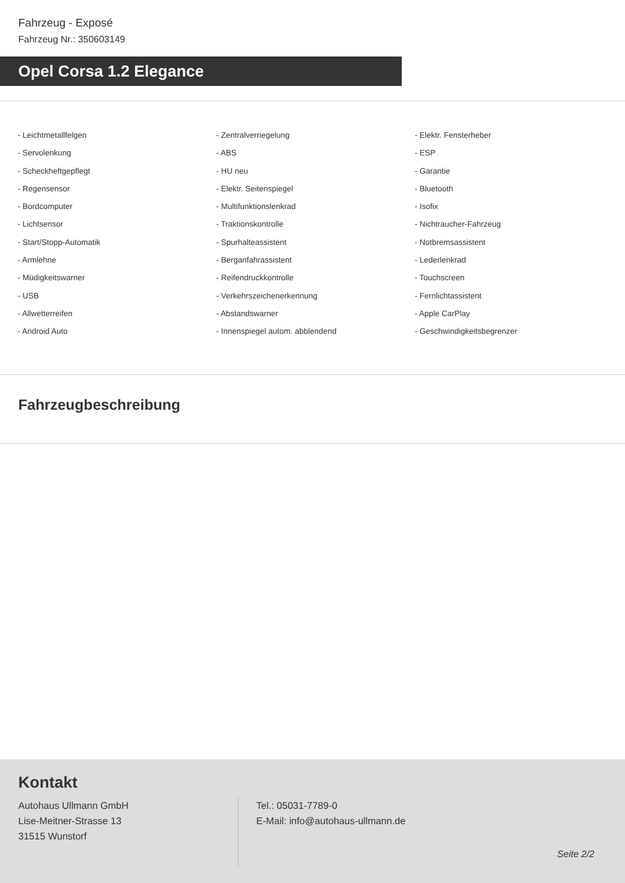Fahrzeug - Exposé
Fahrzeug Nr.: 350603149
Opel Corsa 1.2 Elegance
- Leichtmetallfelgen
- Servolenkung
- Scheckheftgepflegt
- Regensensor
- Bordcomputer
- Lichtsensor
- Start/Stopp-Automatik
- Armlehne
- Müdigkeitswarner
- USB
- Allwetterreifen
- Android Auto
- Zentralverriegelung
- ABS
- HU neu
- Elektr. Seitenspiegel
- Multifunktionslenkrad
- Traktionskontrolle
- Spurhalteassistent
- Berganfahrassistent
- Reifendruckkontrolle
- Verkehrszeichenerkennung
- Abstandswarner
- Innenspiegel autom. abblendend
- Elektr. Fensterheber
- ESP
- Garantie
- Bluetooth
- Isofix
- Nichtraucher-Fahrzeug
- Notbremsassistent
- Lederlenkrad
- Touchscreen
- Fernlichtassistent
- Apple CarPlay
- Geschwindigkeitsbegrenzer
Fahrzeugbeschreibung
Kontakt
Autohaus Ullmann GmbH
Lise-Meitner-Strasse 13
31515 Wunstorf
Tel.: 05031-7789-0
E-Mail: info@autohaus-ullmann.de
Seite 2/2